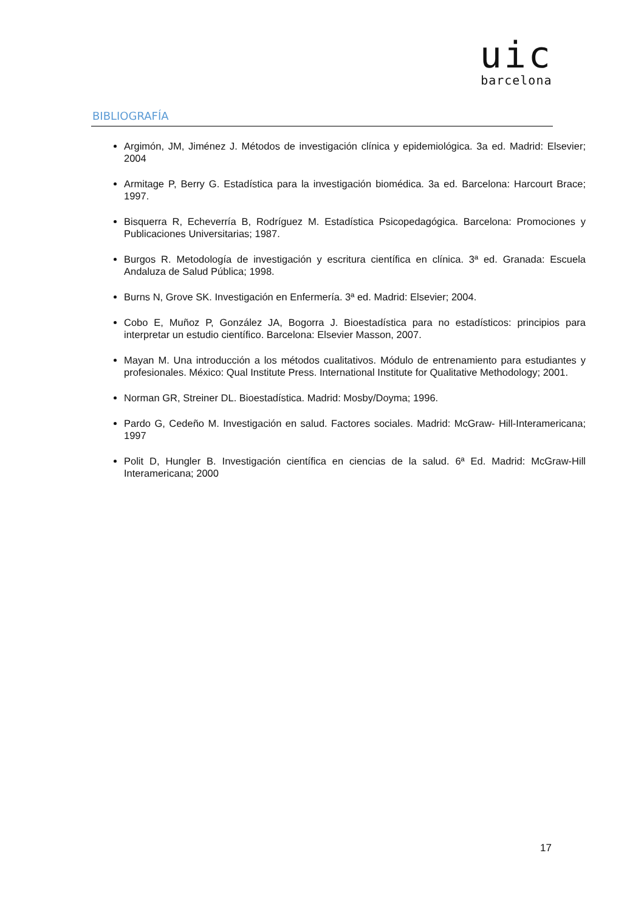uic
barcelona
BIBLIOGRAFÍA
Argimón, JM, Jiménez J. Métodos de investigación clínica y epidemiológica. 3a ed. Madrid: Elsevier; 2004
Armitage P, Berry G. Estadística para la investigación biomédica. 3a ed. Barcelona: Harcourt Brace; 1997.
Bisquerra R, Echeverría B, Rodríguez M. Estadística Psicopedagógica. Barcelona: Promociones y Publicaciones Universitarias; 1987.
Burgos R. Metodología de investigación y escritura científica en clínica. 3ª ed. Granada: Escuela Andaluza de Salud Pública; 1998.
Burns N, Grove SK. Investigación en Enfermería. 3ª ed. Madrid: Elsevier; 2004.
Cobo E, Muñoz P, González JA, Bogorra J. Bioestadística para no estadísticos: principios para interpretar un estudio científico. Barcelona: Elsevier Masson, 2007.
Mayan M. Una introducción a los métodos cualitativos. Módulo de entrenamiento para estudiantes y profesionales. México: Qual Institute Press. International Institute for Qualitative Methodology; 2001.
Norman GR, Streiner DL. Bioestadística. Madrid: Mosby/Doyma; 1996.
Pardo G, Cedeño M. Investigación en salud. Factores sociales. Madrid: McGraw- Hill-Interamericana; 1997
Polit D, Hungler B. Investigación científica en ciencias de la salud. 6ª Ed. Madrid: McGraw-Hill Interamericana; 2000
17